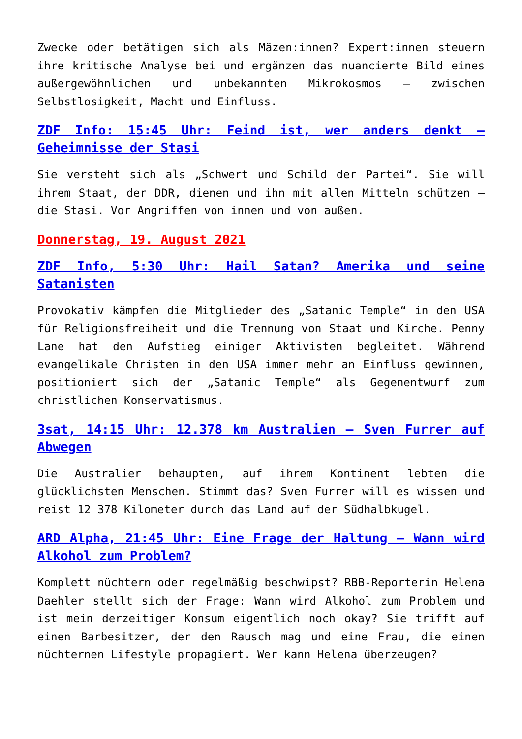Zwecke oder betätigen sich als Mäzen:innen? Expert:innen steuern ihre kritische Analyse bei und ergänzen das nuancierte Bild eines außergewöhnlichen und unbekannten Mikrokosmos – zwischen Selbstlosigkeit, Macht und Einfluss.
ZDF Info: 15:45 Uhr: Feind ist, wer anders denkt – Geheimnisse der Stasi
Sie versteht sich als „Schwert und Schild der Partei“. Sie will ihrem Staat, der DDR, dienen und ihn mit allen Mitteln schützen – die Stasi. Vor Angriffen von innen und von außen.
Donnerstag, 19. August 2021
ZDF Info, 5:30 Uhr: Hail Satan? Amerika und seine Satanisten
Provokativ kämpfen die Mitglieder des „Satanic Temple“ in den USA für Religionsfreiheit und die Trennung von Staat und Kirche. Penny Lane hat den Aufstieg einiger Aktivisten begleitet. Während evangelikale Christen in den USA immer mehr an Einfluss gewinnen, positioniert sich der „Satanic Temple“ als Gegenentwurf zum christlichen Konservatismus.
3sat, 14:15 Uhr: 12.378 km Australien – Sven Furrer auf Abwegen
Die Australier behaupten, auf ihrem Kontinent lebten die glücklichsten Menschen. Stimmt das? Sven Furrer will es wissen und reist 12 378 Kilometer durch das Land auf der Südhalbkugel.
ARD Alpha, 21:45 Uhr: Eine Frage der Haltung – Wann wird Alkohol zum Problem?
Komplett nüchtern oder regelmäßig beschwipst? RBB-Reporterin Helena Daehler stellt sich der Frage: Wann wird Alkohol zum Problem und ist mein derzeitiger Konsum eigentlich noch okay? Sie trifft auf einen Barbesitzer, der den Rausch mag und eine Frau, die einen nüchternen Lifestyle propagiert. Wer kann Helena überzeugen?